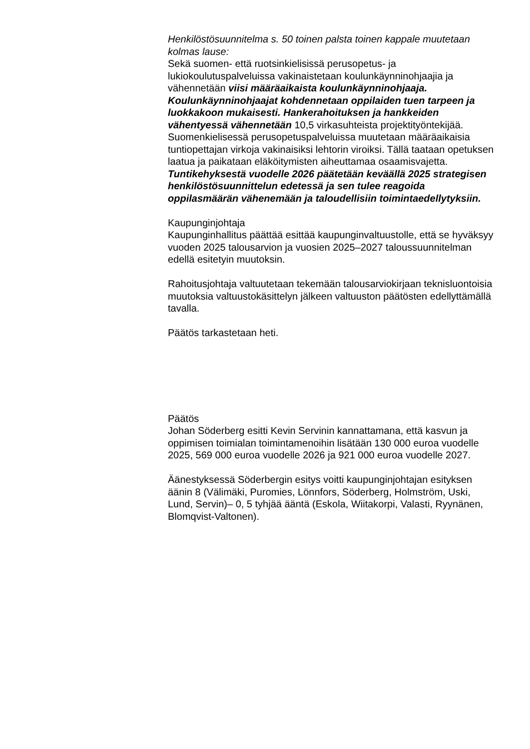Henkilöstösuunnitelma s. 50 toinen palsta toinen kappale muutetaan kolmas lause:
Sekä suomen- että ruotsinkielisissä perusopetus- ja lukiokoulutuspalveluissa vakinaistetaan koulunkäynninohjaajia ja vähennetään viisi määräaikaista koulunkäynninohjaaja. Koulunkäynninohjaajat kohdennetaan oppilaiden tuen tarpeen ja luokkakoon mukaisesti. Hankerahoituksen ja hankkeiden vähentyessä vähennetään 10,5 virkasuhteista projektityöntekijää. Suomenkielisessä perusopetuspalveluissa muutetaan määräaikaisia tuntiopettajan virkoja vakinaisiksi lehtorin viroiksi. Tällä taataan opetuksen laatua ja paikataan eläköitymisten aiheuttamaa osaamisvajetta. Tuntikehyksestä vuodelle 2026 päätetään keväällä 2025 strategisen henkilöstösuunnittelun edetessä ja sen tulee reagoida oppilasmäärän vähenemään ja taloudellisiin toimintaedellytyksiin.
Kaupunginjohtaja
Kaupunginhallitus päättää esittää kaupunginvaltuustolle, että se hyväksyy vuoden 2025 talousarvion ja vuosien 2025–2027 taloussuunnitelman edellä esitetyin muutoksin.
Rahoitusjohtaja valtuutetaan tekemään talousarviokirjaan teknisluontoisia muutoksia valtuustokäsittelyn jälkeen valtuuston päätösten edellyttämällä tavalla.
Päätös tarkastetaan heti.
Päätös
Johan Söderberg esitti Kevin Servinin kannattamana, että kasvun ja oppimisen toimialan toimintamenoihin lisätään 130 000 euroa vuodelle 2025, 569 000 euroa vuodelle 2026 ja 921 000 euroa vuodelle 2027.
Äänestyksessä Söderbergin esitys voitti kaupunginjohtajan esityksen äänin 8 (Välimäki, Puromies, Lönnfors, Söderberg, Holmström, Uski, Lund, Servin)– 0, 5 tyhjää ääntä (Eskola, Wiitakorpi, Valasti, Ryynänen, Blomqvist-Valtonen).